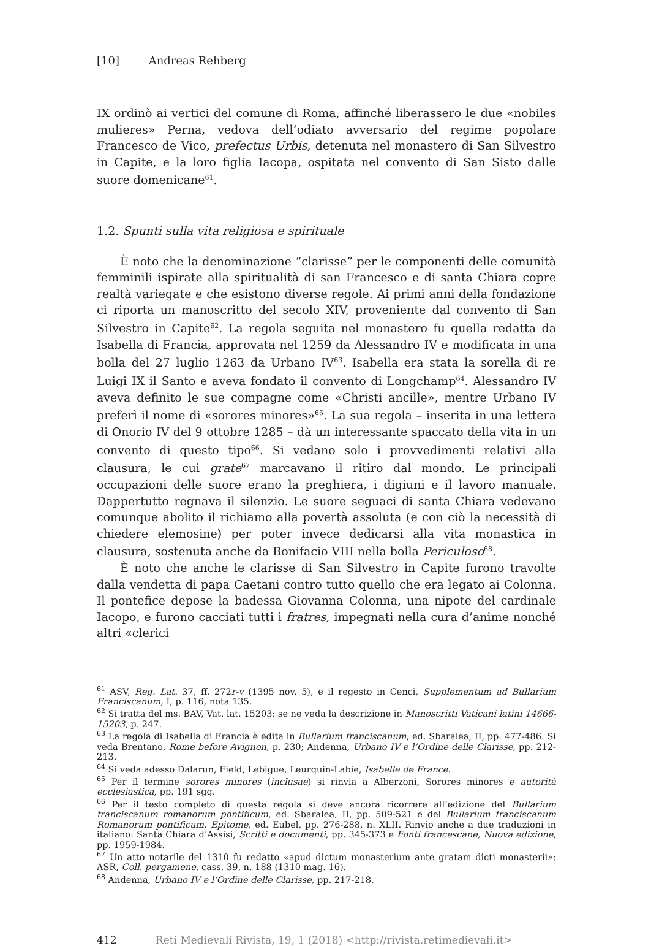[10] Andreas Rehberg
IX ordinò ai vertici del comune di Roma, affinché liberassero le due «nobiles mulieres» Perna, vedova dell’odiato avversario del regime popolare Francesco de Vico, prefectus Urbis, detenuta nel monastero di San Silvestro in Capite, e la loro figlia Iacopa, ospitata nel convento di San Sisto dalle suore domenicane<sup>61</sup>.
1.2. Spunti sulla vita religiosa e spirituale
È noto che la denominazione “clarisse” per le componenti delle comunità femminili ispirate alla spiritualità di san Francesco e di santa Chiara copre realtà variegate e che esistono diverse regole. Ai primi anni della fondazione ci riporta un manoscritto del secolo XIV, proveniente dal convento di San Silvestro in Capite<sup>62</sup>. La regola seguita nel monastero fu quella redatta da Isabella di Francia, approvata nel 1259 da Alessandro IV e modificata in una bolla del 27 luglio 1263 da Urbano IV<sup>63</sup>. Isabella era stata la sorella di re Luigi IX il Santo e aveva fondato il convento di Longchamp<sup>64</sup>. Alessandro IV aveva definito le sue compagne come «Christi ancille», mentre Urbano IV preferì il nome di «sorores minores»<sup>65</sup>. La sua regola – inserita in una lettera di Onorio IV del 9 ottobre 1285 – dà un interessante spaccato della vita in un convento di questo tipo<sup>66</sup>. Si vedano solo i provvedimenti relativi alla clausura, le cui grate<sup>67</sup> marcavano il ritiro dal mondo. Le principali occupazioni delle suore erano la preghiera, i digiuni e il lavoro manuale. Dappertutto regnava il silenzio. Le suore seguaci di santa Chiara vedevano comunque abolito il richiamo alla povertà assoluta (e con ciò la necessità di chiedere elemosine) per poter invece dedicarsi alla vita monastica in clausura, sostenuta anche da Bonifacio VIII nella bolla Periculoso<sup>68</sup>.
È noto che anche le clarisse di San Silvestro in Capite furono travolte dalla vendetta di papa Caetani contro tutto quello che era legato ai Colonna. Il pontefice depose la badessa Giovanna Colonna, una nipote del cardinale Iacopo, e furono cacciati tutti i fratres, impegnati nella cura d’anime nonché altri «clerici
<sup>61</sup> ASV, Reg. Lat. 37, ff. 272r-v (1395 nov. 5), e il regesto in Cenci, Supplementum ad Bullarium Franciscanum, I, p. 116, nota 135.
<sup>62</sup> Si tratta del ms. BAV, Vat. lat. 15203; se ne veda la descrizione in Manoscritti Vaticani latini 14666-15203, p. 247.
<sup>63</sup> La regola di Isabella di Francia è edita in Bullarium franciscanum, ed. Sbaralea, II, pp. 477-486. Si veda Brentano, Rome before Avignon, p. 230; Andenna, Urbano IV e l’Ordine delle Clarisse, pp. 212-213.
<sup>64</sup> Si veda adesso Dalarun, Field, Lebigue, Leurquin-Labie, Isabelle de France.
<sup>65</sup> Per il termine sorores minores (inclusae) si rinvia a Alberzoni, Sorores minores e autorità ecclesiastica, pp. 191 sgg.
<sup>66</sup> Per il testo completo di questa regola si deve ancora ricorrere all’edizione del Bullarium franciscanum romanorum pontificum, ed. Sbaralea, II, pp. 509-521 e del Bullarium franciscanum Romanorum pontificum. Epitome, ed. Eubel, pp. 276-288, n. XLII. Rinvio anche a due traduzioni in italiano: Santa Chiara d’Assisi, Scritti e documenti, pp. 345-373 e Fonti francescane, Nuova edizione, pp. 1959-1984.
<sup>67</sup> Un atto notarile del 1310 fu redatto «apud dictum monasterium ante gratam dicti monasterii»: ASR, Coll. pergamene, cass. 39, n. 188 (1310 mag. 16).
<sup>68</sup> Andenna, Urbano IV e l’Ordine delle Clarisse, pp. 217-218.
412 Reti Medievali Rivista, 19, 1 (2018) <http://rivista.retimedievali.it>